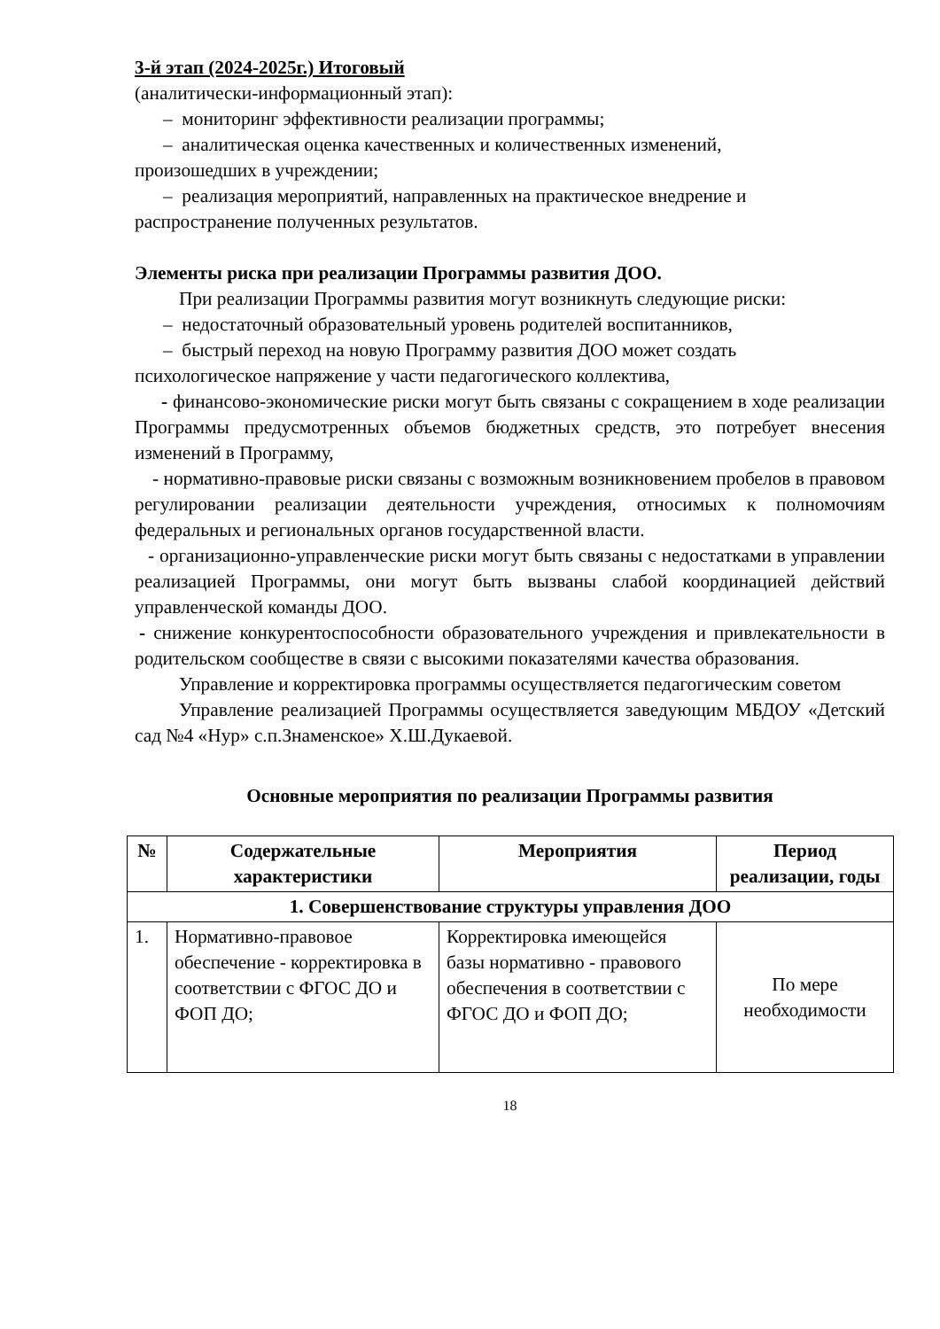3-й этап (2024-2025г.) Итоговый
(аналитически-информационный этап):
– мониторинг эффективности реализации программы;
– аналитическая оценка качественных и количественных изменений,
произошедших в учреждении;
– реализация мероприятий, направленных на практическое внедрение и
распространение полученных результатов.
Элементы риска при реализации Программы развития ДОО.
При реализации Программы развития могут возникнуть следующие риски:
– недостаточный образовательный уровень родителей воспитанников,
– быстрый переход на новую Программу развития ДОО может создать
психологическое напряжение у части педагогического коллектива,
- финансово-экономические риски могут быть связаны с сокращением в ходе реализации Программы предусмотренных объемов бюджетных средств, это потребует внесения изменений в Программу,
- нормативно-правовые риски связаны с возможным возникновением пробелов в правовом регулировании реализации деятельности учреждения, относимых к полномочиям федеральных и региональных органов государственной власти.
- организационно-управленческие риски могут быть связаны с недостатками в управлении реализацией Программы, они могут быть вызваны слабой координацией действий управленческой команды ДОО.
- снижение конкурентоспособности образовательного учреждения и привлекательности в родительском сообществе в связи с высокими показателями качества образования.
Управление и корректировка программы осуществляется педагогическим советом
Управление реализацией Программы осуществляется заведующим МБДОУ «Детский сад №4 «Нур» с.п.Знаменское» Х.Ш.Дукаевой.
Основные мероприятия по реализации Программы развития
| № | Содержательные характеристики | Мероприятия | Период реализации, годы |
| --- | --- | --- | --- |
| 1. Совершенствование структуры управления ДОО | | | |
| 1. | Нормативно-правовое обеспечение - корректировка в соответствии с ФГОС ДО и ФОП ДО; | Корректировка имеющейся базы нормативно - правового обеспечения в соответствии с ФГОС ДО и ФОП ДО; | По мере необходимости |
18